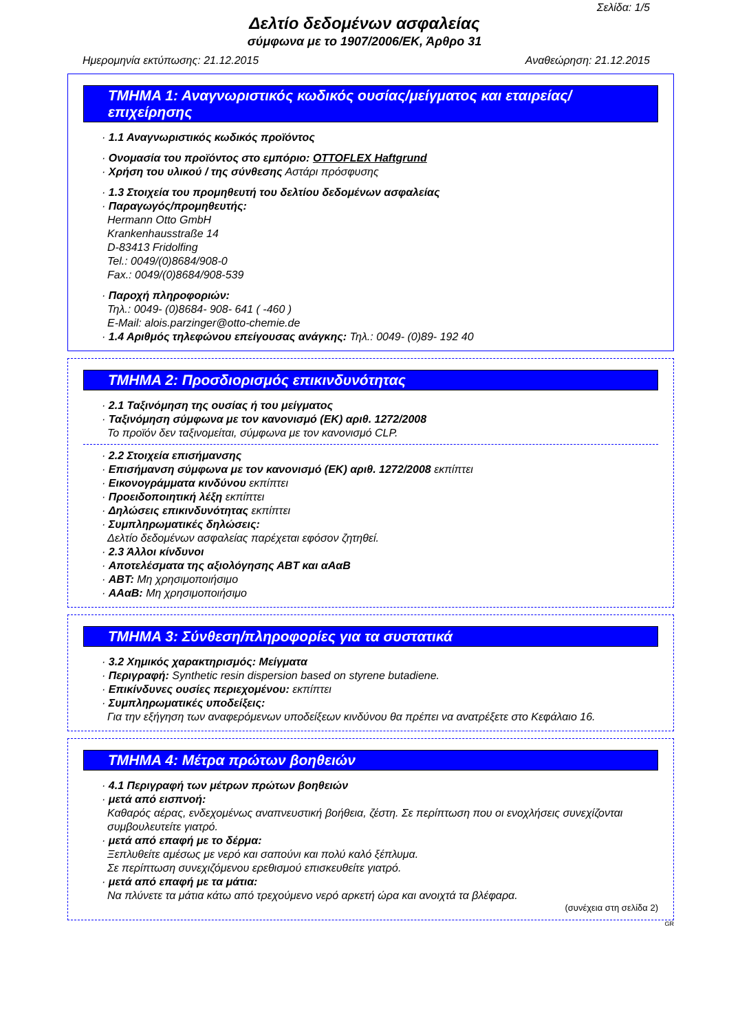Σελίδα: 1/5
Δελτίο δεδομένων ασφαλείας
σύμφωνα με το 1907/2006/ΕΚ, Άρθρο 31
Ημερομηνία εκτύπωσης: 21.12.2015 Αναθεώρηση: 21.12.2015
ΤΜΗΜΑ 1: Αναγνωριστικός κωδικός ουσίας/μείγματος και εταιρείας/ επιχείρησης
· 1.1 Αναγνωριστικός κωδικός προϊόντος
· Ονομασία του προϊόντος στο εμπόριο: OTTOFLEX Haftgrund
· Χρήση του υλικού / της σύνθεσης Αστάρι πρόσφυσης
· 1.3 Στοιχεία του προμηθευτή του δελτίου δεδομένων ασφαλείας
· Παραγωγός/προμηθευτής:
Hermann Otto GmbH
Krankenhausstraße 14
D-83413 Fridolfing
Tel.: 0049/(0)8684/908-0
Fax.: 0049/(0)8684/908-539
· Παροχή πληροφοριών:
Τηλ.: 0049- (0)8684- 908- 641 ( -460 )
E-Mail: alois.parzinger@otto-chemie.de
· 1.4 Αριθμός τηλεφώνου επείγουσας ανάγκης: Τηλ.: 0049- (0)89- 192 40
ΤΜΗΜΑ 2: Προσδιορισμός επικινδυνότητας
· 2.1 Ταξινόμηση της ουσίας ή του μείγματος
· Ταξινόμηση σύμφωνα με τον κανονισμό (ΕΚ) αριθ. 1272/2008
Το προϊόν δεν ταξινομείται, σύμφωνα με τον κανονισμό CLP.
· 2.2 Στοιχεία επισήμανσης
· Επισήμανση σύμφωνα με τον κανονισμό (ΕΚ) αριθ. 1272/2008 εκπίπτει
· Εικονογράμματα κινδύνου εκπίπτει
· Προειδοποιητική λέξη εκπίπτει
· Δηλώσεις επικινδυνότητας εκπίπτει
· Συμπληρωματικές δηλώσεις:
Δελτίο δεδομένων ασφαλείας παρέχεται εφόσον ζητηθεί.
· 2.3 Άλλοι κίνδυνοι
· Αποτελέσματα της αξιολόγησης ΑΒΤ και αΑαΒ
· ΑΒΤ: Μη χρησιμοποιήσιμο
· ΑΑαΒ: Μη χρησιμοποιήσιμο
ΤΜΗΜΑ 3: Σύνθεση/πληροφορίες για τα συστατικά
· 3.2 Χημικός χαρακτηρισμός: Μείγματα
· Περιγραφή: Synthetic resin dispersion based on styrene butadiene.
· Επικίνδυνες ουσίες περιεχομένου: εκπίπτει
· Συμπληρωματικές υποδείξεις:
Για την εξήγηση των αναφερόμενων υποδείξεων κινδύνου θα πρέπει να ανατρέξετε στο Κεφάλαιο 16.
ΤΜΗΜΑ 4: Μέτρα πρώτων βοηθειών
· 4.1 Περιγραφή των μέτρων πρώτων βοηθειών
· μετά από εισπνοή:
Καθαρός αέρας, ενδεχομένως αναπνευστική βοήθεια, ζέστη. Σε περίπτωση που οι ενοχλήσεις συνεχίζονται συμβουλευτείτε γιατρό.
· μετά από επαφή με το δέρμα:
Ξεπλυθείτε αμέσως με νερό και σαπούνι και πολύ καλό ξέπλυμα.
Σε περίπτωση συνεχιζόμενου ερεθισμού επισκευθείτε γιατρό.
· μετά από επαφή με τα μάτια:
Να πλύνετε τα μάτια κάτω από τρεχούμενο νερό αρκετή ώρα και ανοιχτά τα βλέφαρα.
(συνέχεια στη σελίδα 2)
GR